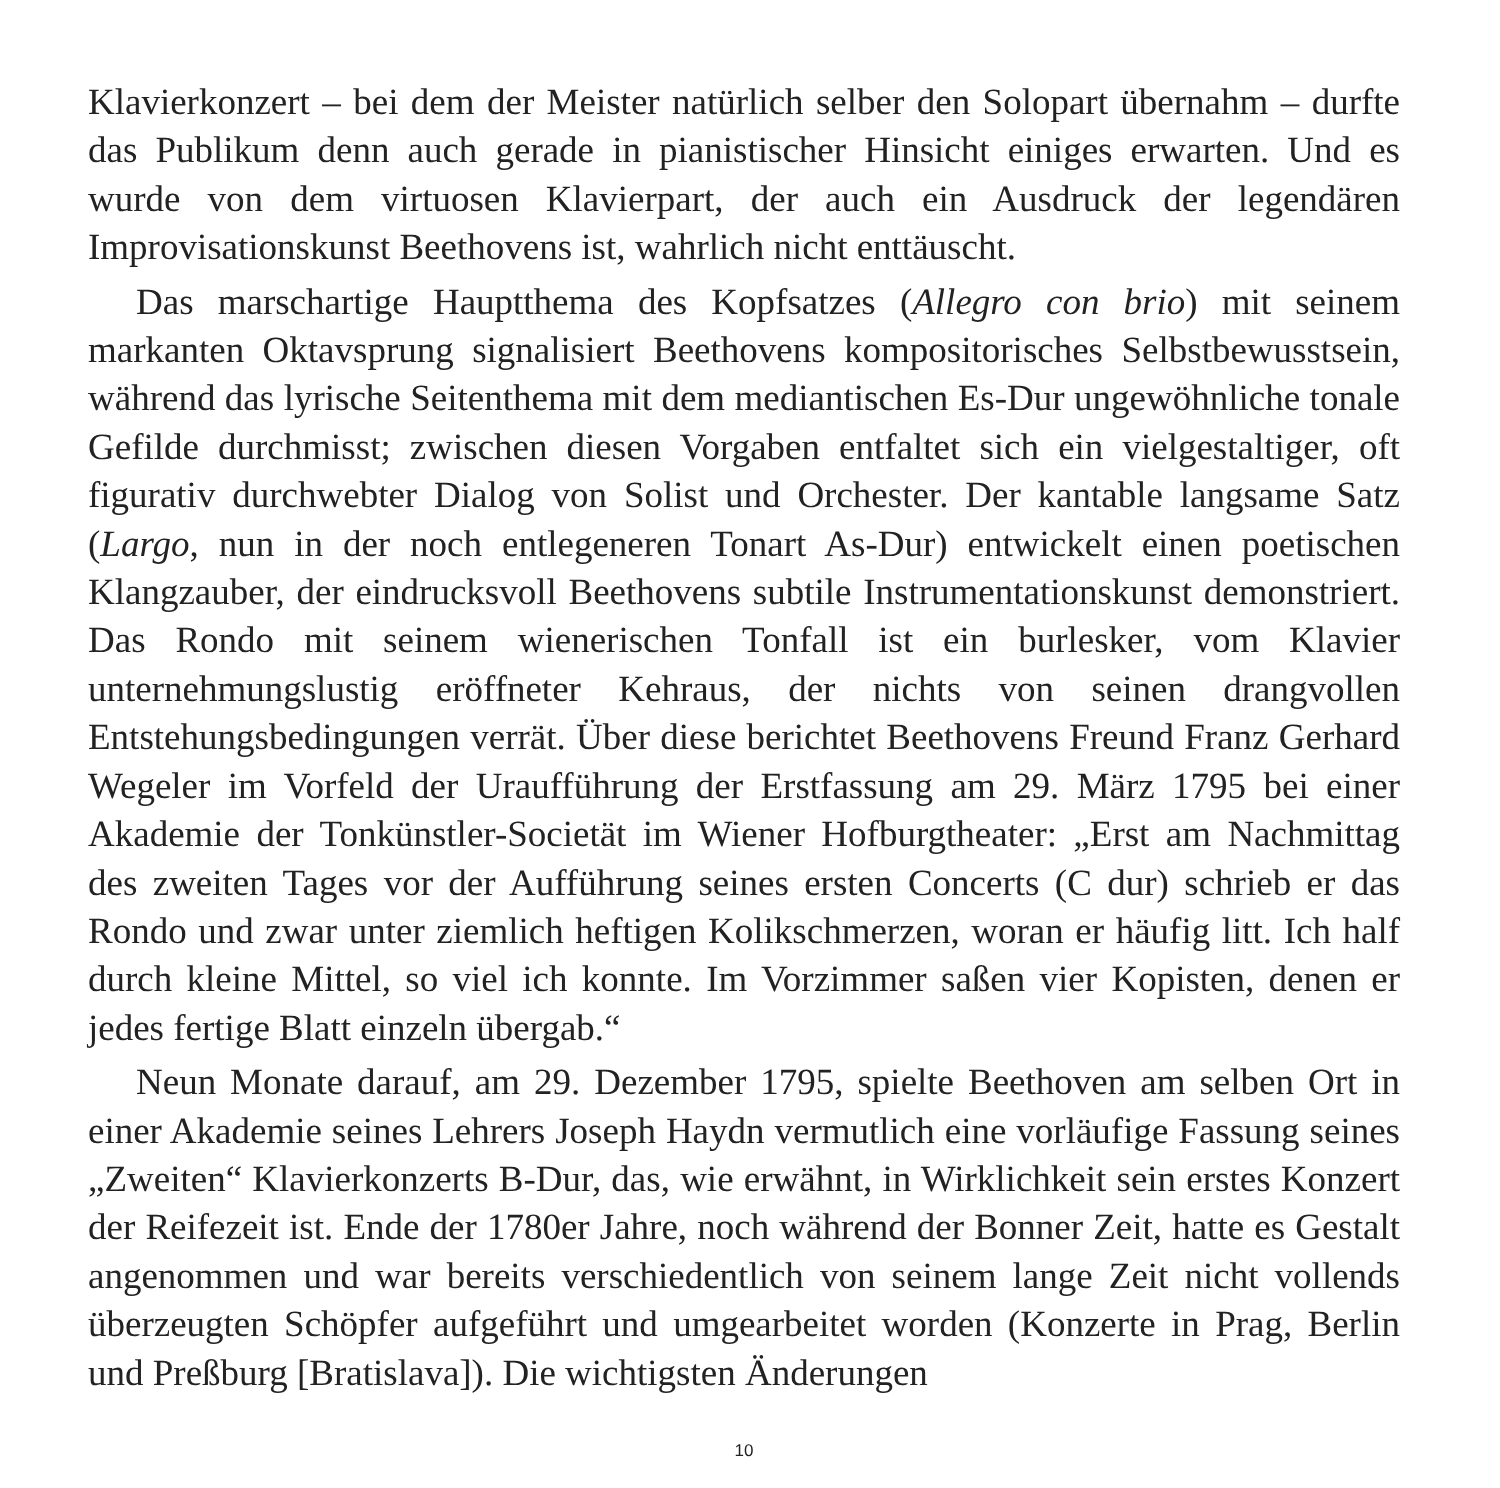Klavierkonzert – bei dem der Meister natürlich selber den Solopart übernahm – durfte das Publikum denn auch gerade in pianistischer Hinsicht einiges erwarten. Und es wurde von dem virtuosen Klavierpart, der auch ein Ausdruck der legendären Improvisationskunst Beethovens ist, wahrlich nicht enttäuscht.
Das marschartige Hauptthema des Kopfsatzes (Allegro con brio) mit seinem markanten Oktavsprung signalisiert Beethovens kompositorisches Selbstbewusst­sein, während das lyrische Seitenthema mit dem mediantischen Es-Dur ungewöhn­liche tonale Gefilde durchmisst; zwischen diesen Vorgaben entfaltet sich ein vielgestaltiger, oft figurativ durchwebter Dialog von Solist und Orchester. Der kan­table langsame Satz (Largo, nun in der noch entlegeneren Tonart As-Dur) entwickelt einen poetischen Klangzauber, der eindrucksvoll Beethovens subtile Instrumenta­tionskunst demonstriert. Das Rondo mit seinem wienerischen Tonfall ist ein bur­lesker, vom Klavier unternehmungslustig eröffneter Kehraus, der nichts von seinen drangvollen Entstehungsbedingungen verrät. Über diese berichtet Beethovens Freund Franz Gerhard Wegeler im Vorfeld der Uraufführung der Erstfassung am 29. März 1795 bei einer Akademie der Tonkünstler-Societät im Wiener Hofburg­theater: „Erst am Nachmittag des zweiten Tages vor der Aufführung seines ersten Concerts (C dur) schrieb er das Rondo und zwar unter ziemlich heftigen Kolik­schmerzen, woran er häufig litt. Ich half durch kleine Mittel, so viel ich konnte. Im Vorzimmer saßen vier Kopisten, denen er jedes fertige Blatt einzeln übergab.“
Neun Monate darauf, am 29. Dezember 1795, spielte Beethoven am selben Ort in einer Akademie seines Lehrers Joseph Haydn vermutlich eine vorläufige Fassung seines „Zweiten“ Klavierkonzerts B-Dur, das, wie erwähnt, in Wirklichkeit sein erstes Konzert der Reifezeit ist. Ende der 1780er Jahre, noch während der Bonner Zeit, hatte es Gestalt angenommen und war bereits verschiedentlich von seinem lange Zeit nicht vollends überzeugten Schöpfer aufgeführt und umgearbeitet worden (Konzerte in Prag, Berlin und Preßburg [Bratislava]). Die wichtigsten Änderungen
10